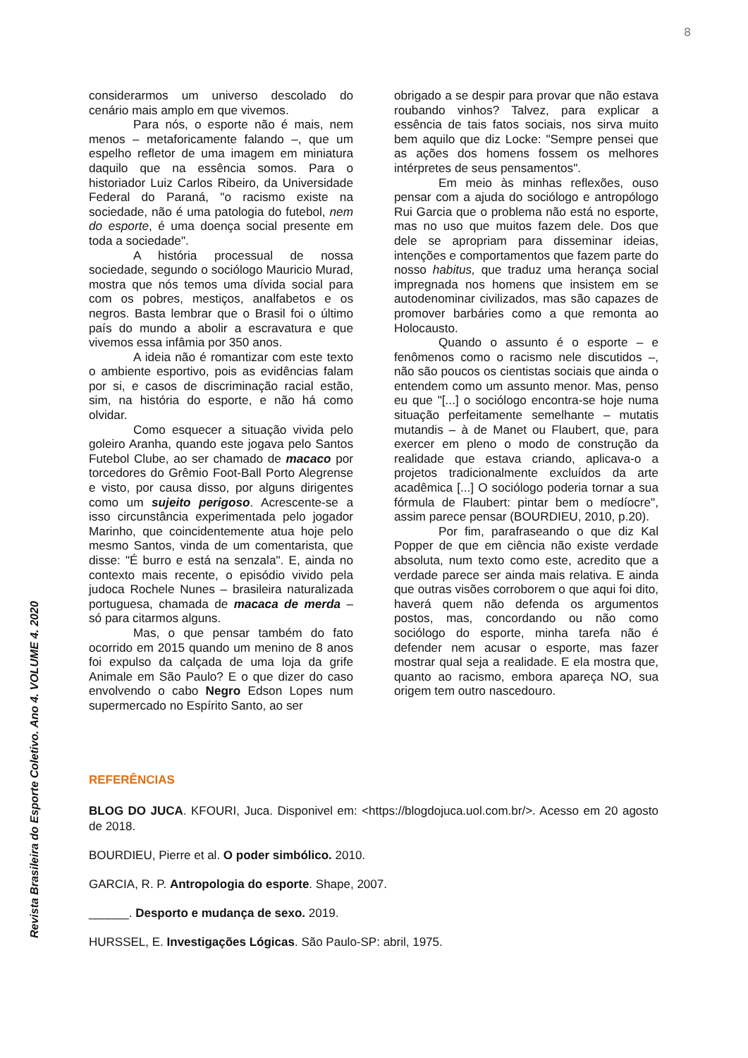8
considerarmos um universo descolado do cenário mais amplo em que vivemos.
Para nós, o esporte não é mais, nem menos – metaforicamente falando –, que um espelho refletor de uma imagem em miniatura daquilo que na essência somos. Para o historiador Luiz Carlos Ribeiro, da Universidade Federal do Paraná, "o racismo existe na sociedade, não é uma patologia do futebol, nem do esporte, é uma doença social presente em toda a sociedade".
A história processual de nossa sociedade, segundo o sociólogo Mauricio Murad, mostra que nós temos uma dívida social para com os pobres, mestiços, analfabetos e os negros. Basta lembrar que o Brasil foi o último país do mundo a abolir a escravatura e que vivemos essa infâmia por 350 anos.
A ideia não é romantizar com este texto o ambiente esportivo, pois as evidências falam por si, e casos de discriminação racial estão, sim, na história do esporte, e não há como olvidar.
Como esquecer a situação vivida pelo goleiro Aranha, quando este jogava pelo Santos Futebol Clube, ao ser chamado de macaco por torcedores do Grêmio Foot-Ball Porto Alegrense e visto, por causa disso, por alguns dirigentes como um sujeito perigoso. Acrescente-se a isso circunstância experimentada pelo jogador Marinho, que coincidentemente atua hoje pelo mesmo Santos, vinda de um comentarista, que disse: "É burro e está na senzala". E, ainda no contexto mais recente, o episódio vivido pela judoca Rochele Nunes – brasileira naturalizada portuguesa, chamada de macaca de merda – só para citarmos alguns.
Mas, o que pensar também do fato ocorrido em 2015 quando um menino de 8 anos foi expulso da calçada de uma loja da grife Animale em São Paulo? E o que dizer do caso envolvendo o cabo Negro Edson Lopes num supermercado no Espírito Santo, ao ser
obrigado a se despir para provar que não estava roubando vinhos? Talvez, para explicar a essência de tais fatos sociais, nos sirva muito bem aquilo que diz Locke: "Sempre pensei que as ações dos homens fossem os melhores intérpretes de seus pensamentos".
Em meio às minhas reflexões, ouso pensar com a ajuda do sociólogo e antropólogo Rui Garcia que o problema não está no esporte, mas no uso que muitos fazem dele. Dos que dele se apropriam para disseminar ideias, intenções e comportamentos que fazem parte do nosso habitus, que traduz uma herança social impregnada nos homens que insistem em se autodenominar civilizados, mas são capazes de promover barbáries como a que remonta ao Holocausto.
Quando o assunto é o esporte – e fenômenos como o racismo nele discutidos –, não são poucos os cientistas sociais que ainda o entendem como um assunto menor. Mas, penso eu que "[...] o sociólogo encontra-se hoje numa situação perfeitamente semelhante – mutatis mutandis – à de Manet ou Flaubert, que, para exercer em pleno o modo de construção da realidade que estava criando, aplicava-o a projetos tradicionalmente excluídos da arte acadêmica [...] O sociólogo poderia tornar a sua fórmula de Flaubert: pintar bem o medíocre", assim parece pensar (BOURDIEU, 2010, p.20).
Por fim, parafraseando o que diz Kal Popper de que em ciência não existe verdade absoluta, num texto como este, acredito que a verdade parece ser ainda mais relativa. E ainda que outras visões corroborem o que aqui foi dito, haverá quem não defenda os argumentos postos, mas, concordando ou não como sociólogo do esporte, minha tarefa não é defender nem acusar o esporte, mas fazer mostrar qual seja a realidade. E ela mostra que, quanto ao racismo, embora apareça NO, sua origem tem outro nascedouro.
REFERÊNCIAS
BLOG DO JUCA. KFOURI, Juca. Disponivel em: <https://blogdojuca.uol.com.br/>. Acesso em 20 agosto de 2018.
BOURDIEU, Pierre et al. O poder simbólico. 2010.
GARCIA, R. P. Antropologia do esporte. Shape, 2007.
______. Desporto e mudança de sexo. 2019.
HURSSEL, E. Investigações Lógicas. São Paulo-SP: abril, 1975.
Revista Brasileira do Esporte Coletivo. Ano 4. VOLUME 4. 2020